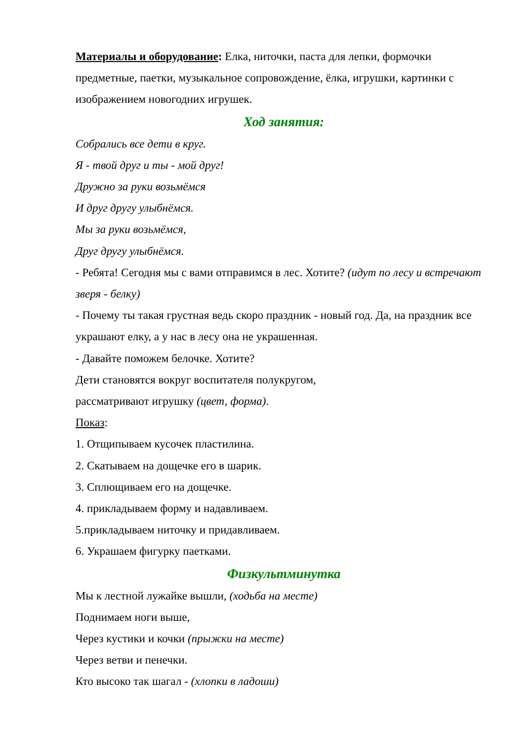Материалы и оборудование: Елка, ниточки, паста для лепки, формочки предметные, паетки, музыкальное сопровождение, ёлка, игрушки, картинки с изображением новогодних игрушек.
Ход занятия:
Собрались все дети в круг.
Я - твой друг и ты - мой друг!
Дружно за руки возьмёмся
И друг другу улыбнёмся.
Мы за руки возьмёмся,
Друг другу улыбнёмся.
- Ребята! Сегодня мы с вами отправимся в лес. Хотите? (идут по лесу и встречают зверя - белку)
- Почему ты такая грустная ведь скоро праздник - новый год. Да, на праздник все украшают елку, а у нас в лесу она не украшенная.
- Давайте поможем белочке. Хотите?
Дети становятся вокруг воспитателя полукругом,
рассматривают игрушку (цвет, форма).
Показ:
1. Отщипываем кусочек пластилина.
2. Скатываем на дощечке его в шарик.
3. Сплющиваем его на дощечке.
4. прикладываем форму и надавливаем.
5.прикладываем ниточку и придавливаем.
6. Украшаем фигурку паетками.
Физкультминутка
Мы к лестной лужайке вышли, (ходьба на месте)
Поднимаем ноги выше,
Через кустики и кочки (прыжки на месте)
Через ветви и пенечки.
Кто высоко так шагал - (хлопки в ладоши)